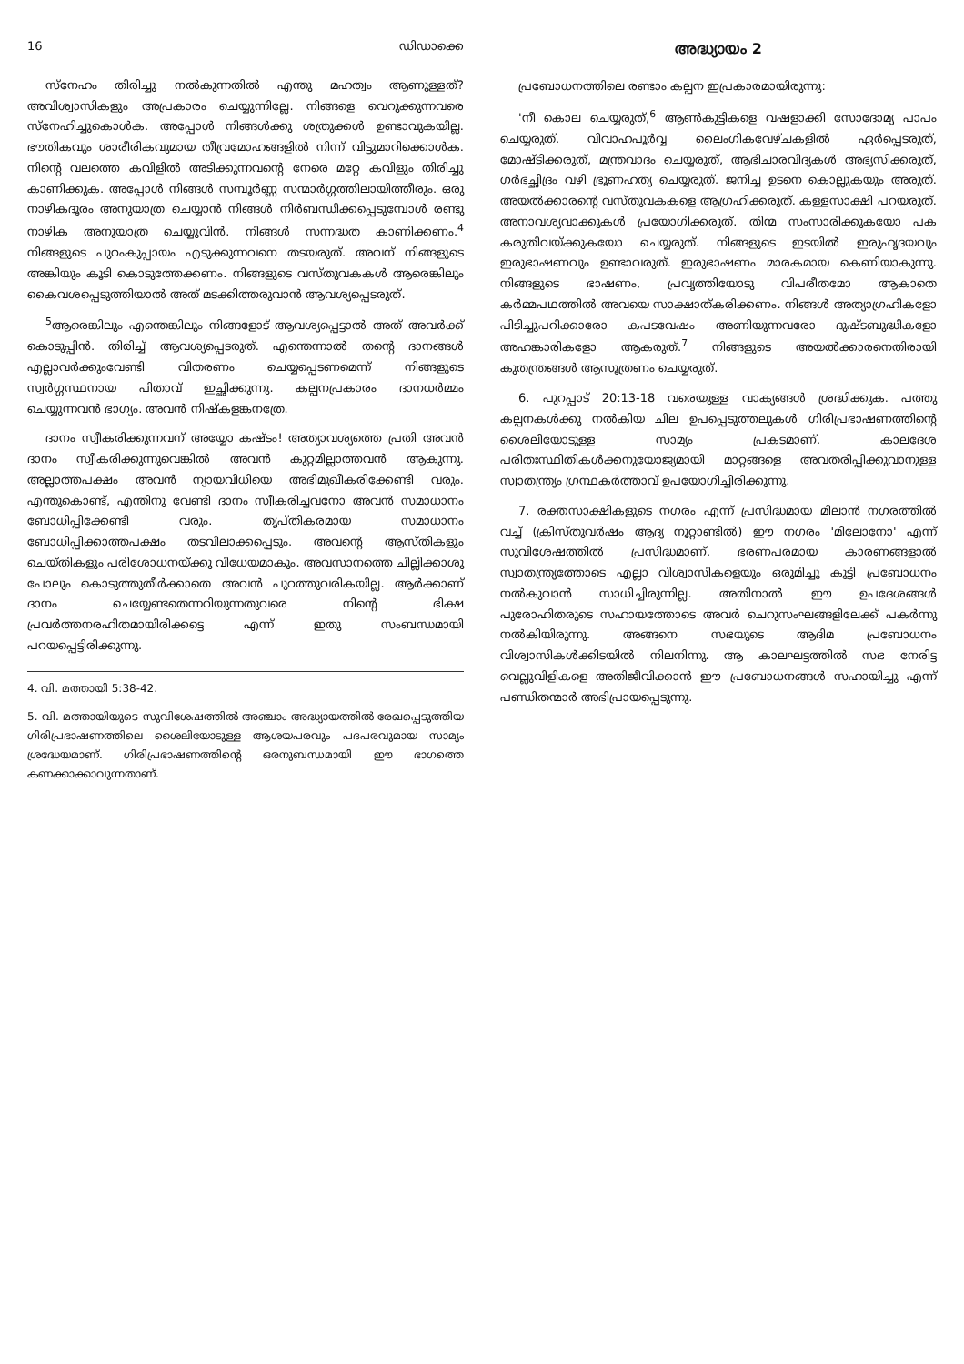16 ഡിഡാക്കെ
സ്നേഹം തിരിച്ചു നൽകുന്നതിൽ എന്തു മഹത്വം ആണുള്ളത്? അവിശ്വാസികളും അപ്രകാരം ചെയ്യുന്നില്ലേ. നിങ്ങളെ വെറുക്കുന്നവരെ സ്നേഹിച്ചുകൊൾക. അപ്പോൾ നിങ്ങൾക്കു ശത്രുക്കൾ ഉണ്ടാവുകയില്ല. ഭൗതികവും ശാരീരികവുമായ തീവ്രമോഹങ്ങളിൽ നിന്ന് വിട്ടുമാറിക്കൊൾക. നിന്റെ വലത്തെ കവിളിൽ അടിക്കുന്നവന്റെ നേരെ മറ്റേ കവിളും തിരിച്ചു കാണിക്കുക. അപ്പോൾ നിങ്ങൾ സമ്പൂർണ്ണ സന്മാർഗ്ഗത്തിലായിത്തീരും. ഒരു നാഴികദൂരം അനുയാത്ര ചെയ്യാൻ നിങ്ങൾ നിർബന്ധിക്കപ്പെടുമ്പോൾ രണ്ടു നാഴിക അനുയാത്ര ചെയ്യുവിൻ. നിങ്ങൾ സന്നദ്ധത കാണിക്കണം.<sup>4</sup> നിങ്ങളുടെ പുറംകുപ്പായം എടുക്കുന്നവനെ തടയരുത്. അവന് നിങ്ങളുടെ അങ്കിയും കൂടി കൊടുത്തേക്കണം. നിങ്ങളുടെ വസ്തുവകകൾ ആരെങ്കിലും കൈവശപ്പെടുത്തിയാൽ അത് മടക്കിത്തരുവാൻ ആവശ്യപ്പെടരുത്.
<sup>5</sup> ആരെങ്കിലും എന്തെങ്കിലും നിങ്ങളോട് ആവശ്യപ്പെട്ടാൽ അത് അവർക്ക് കൊടുപ്പിൻ. തിരിച്ച് ആവശ്യപ്പെടരുത്. എന്തെന്നാൽ തന്റെ ദാനങ്ങൾ എല്ലാവർക്കുംവേണ്ടി വിതരണം ചെയ്യപ്പെടണമെന്ന് നിങ്ങളുടെ സ്വർഗ്ഗസ്ഥനായ പിതാവ് ഇച്ഛിക്കുന്നു. കല്പനപ്രകാരം ദാനധർമ്മം ചെയ്യുന്നവൻ ഭാഗ്യം. അവൻ നിഷ്കളങ്കനത്രേ.
ദാനം സ്വീകരിക്കുന്നവന് അയ്യോ കഷ്ടം! അത്യാവശ്യത്തെ പ്രതി അവൻ ദാനം സ്വീകരിക്കുന്നുവെങ്കിൽ അവൻ കുറ്റമില്ലാത്തവൻ ആകുന്നു. അല്ലാത്തപക്ഷം അവൻ ന്യായവിധിയെ അഭിമുഖീകരിക്കേണ്ടി വരും. എന്തുകൊണ്ട്, എന്തിനു വേണ്ടി ദാനം സ്വീകരിച്ചവനോ അവൻ സമാധാനം ബോധിപ്പിക്കേണ്ടി വരും. തൃപ്തികരമായ സമാധാനം ബോധിപ്പിക്കാത്തപക്ഷം തടവിലാക്കപ്പെടും. അവന്റെ ആസ്തികളും ചെയ്തികളും പരിശോധനയ്ക്കു വിധേയമാകും. അവസാനത്തെ ചില്ലിക്കാശു പോലും കൊടുത്തുതീർക്കാതെ അവൻ പുറത്തുവരികയില്ല. ആർക്കാണ് ദാനം ചെയ്യേണ്ടതെന്നറിയുന്നതുവരെ നിന്റെ ഭിക്ഷ പ്രവർത്തനരഹിതമായിരിക്കട്ടെ എന്ന് ഇതു സംബന്ധമായി പറയപ്പെട്ടിരിക്കുന്നു.
4. വി. മത്തായി 5:38-42.
5. വി. മത്തായിയുടെ സുവിശേഷത്തിൽ അഞ്ചാം അദ്ധ്യായത്തിൽ രേഖപ്പെടുത്തിയ ഗിരിപ്രഭാഷണത്തിലെ ശൈലിയോടുള്ള ആശയപരവും പദപരവുമായ സാമ്യം ശ്രദ്ധേയമാണ്. ഗിരിപ്രഭാഷണത്തിന്റെ ഒരനുബന്ധമായി ഈ ഭാഗത്തെ കണക്കാക്കാവുന്നതാണ്.
അദ്ധ്യായം 2
പ്രബോധനത്തിലെ രണ്ടാം കല്പന ഇപ്രകാരമായിരുന്നു:
'നീ കൊല ചെയ്യരുത്,<sup>6</sup> ആൺകുട്ടികളെ വഷളാക്കി സോദോമ്യ പാപം ചെയ്യരുത്. വിവാഹപൂർവ്വ ലൈംഗികവേഴ്ചകളിൽ ഏർപ്പെടരുത്, മോഷ്ടിക്കരുത്, മന്ത്രവാദം ചെയ്യരുത്, ആഭിചാരവിദ്യകൾ അഭ്യസിക്കരുത്, ഗർഭച്ഛിദ്രം വഴി ഭ്രൂണഹത്യ ചെയ്യരുത്. ജനിച്ച ഉടനെ കൊല്ലുകയും അരുത്. അയൽക്കാരന്റെ വസ്തുവകകളെ ആഗ്രഹിക്കരുത്. കള്ളസാക്ഷി പറയരുത്. അനാവശ്യവാക്കുകൾ പ്രയോഗിക്കരുത്. തിന്മ സംസാരിക്കുകയോ പക കരുതിവയ്ക്കുകയോ ചെയ്യരുത്. നിങ്ങളുടെ ഇടയിൽ ഇരുഹൃദയവും ഇരുഭാഷണവും ഉണ്ടാവരുത്. ഇരുഭാഷണം മാരകമായ കെണിയാകുന്നു. നിങ്ങളുടെ ഭാഷണം, പ്രവൃത്തിയോടു വിപരീതമോ ആകാതെ കർമ്മപഥത്തിൽ അവയെ സാക്ഷാത്കരിക്കണം. നിങ്ങൾ അത്യാഗ്രഹികളോ പിടിച്ചുപറിക്കാരോ കപടവേഷം അണിയുന്നവരോ ദുഷ്ടബുദ്ധികളോ അഹങ്കാരികളോ ആകരുത്.<sup>7</sup> നിങ്ങളുടെ അയൽക്കാരനെതിരായി കുതന്ത്രങ്ങൾ ആസൂത്രണം ചെയ്യരുത്.
6. പുറപ്പാട് 20:13-18 വരെയുള്ള വാക്യങ്ങൾ ശ്രദ്ധിക്കുക. പത്തു കല്പനകൾക്കു നൽകിയ ചില ഉപപ്പെടുത്തലുകൾ ഗിരിപ്രഭാഷണത്തിന്റെ ശൈലിയോടുള്ള സാമ്യം പ്രകടമാണ്. കാലദേശ പരിതഃസ്ഥിതികൾക്കനുയോജ്യമായി മാറ്റങ്ങളെ അവതരിപ്പിക്കുവാനുള്ള സ്വാതന്ത്ര്യം ഗ്രന്ഥകർത്താവ് ഉപയോഗിച്ചിരിക്കുന്നു.
7. രക്തസാക്ഷികളുടെ നഗരം എന്ന് പ്രസിദ്ധമായ മിലാൻ നഗരത്തിൽ വച്ച് (ക്രിസ്തുവർഷം ആദ്യ നൂറ്റാണ്ടിൽ) ഈ നഗരം 'മിലോനോ' എന്ന് സുവിശേഷത്തിൽ പ്രസിദ്ധമാണ്. ഭരണപരമായ കാരണങ്ങളാൽ സ്വാതന്ത്ര്യത്തോടെ എല്ലാ വിശ്വാസികളെയും ഒരുമിച്ചു കൂട്ടി പ്രബോധനം നൽകുവാൻ സാധിച്ചിരുന്നില്ല. അതിനാൽ ഈ ഉപദേശങ്ങൾ പുരോഹിതരുടെ സഹായത്തോടെ അവർ ചെറുസംഘങ്ങളിലേക്ക് പകർന്നു നൽകിയിരുന്നു. അങ്ങനെ സഭയുടെ ആദിമ പ്രബോധനം വിശ്വാസികൾക്കിടയിൽ നിലനിന്നു. ആ കാലഘട്ടത്തിൽ സഭ നേരിട്ട വെല്ലുവിളികളെ അതിജീവിക്കാൻ ഈ പ്രബോധനങ്ങൾ സഹായിച്ചു എന്ന് പണ്ഡിതന്മാർ അഭിപ്രായപ്പെടുന്നു.